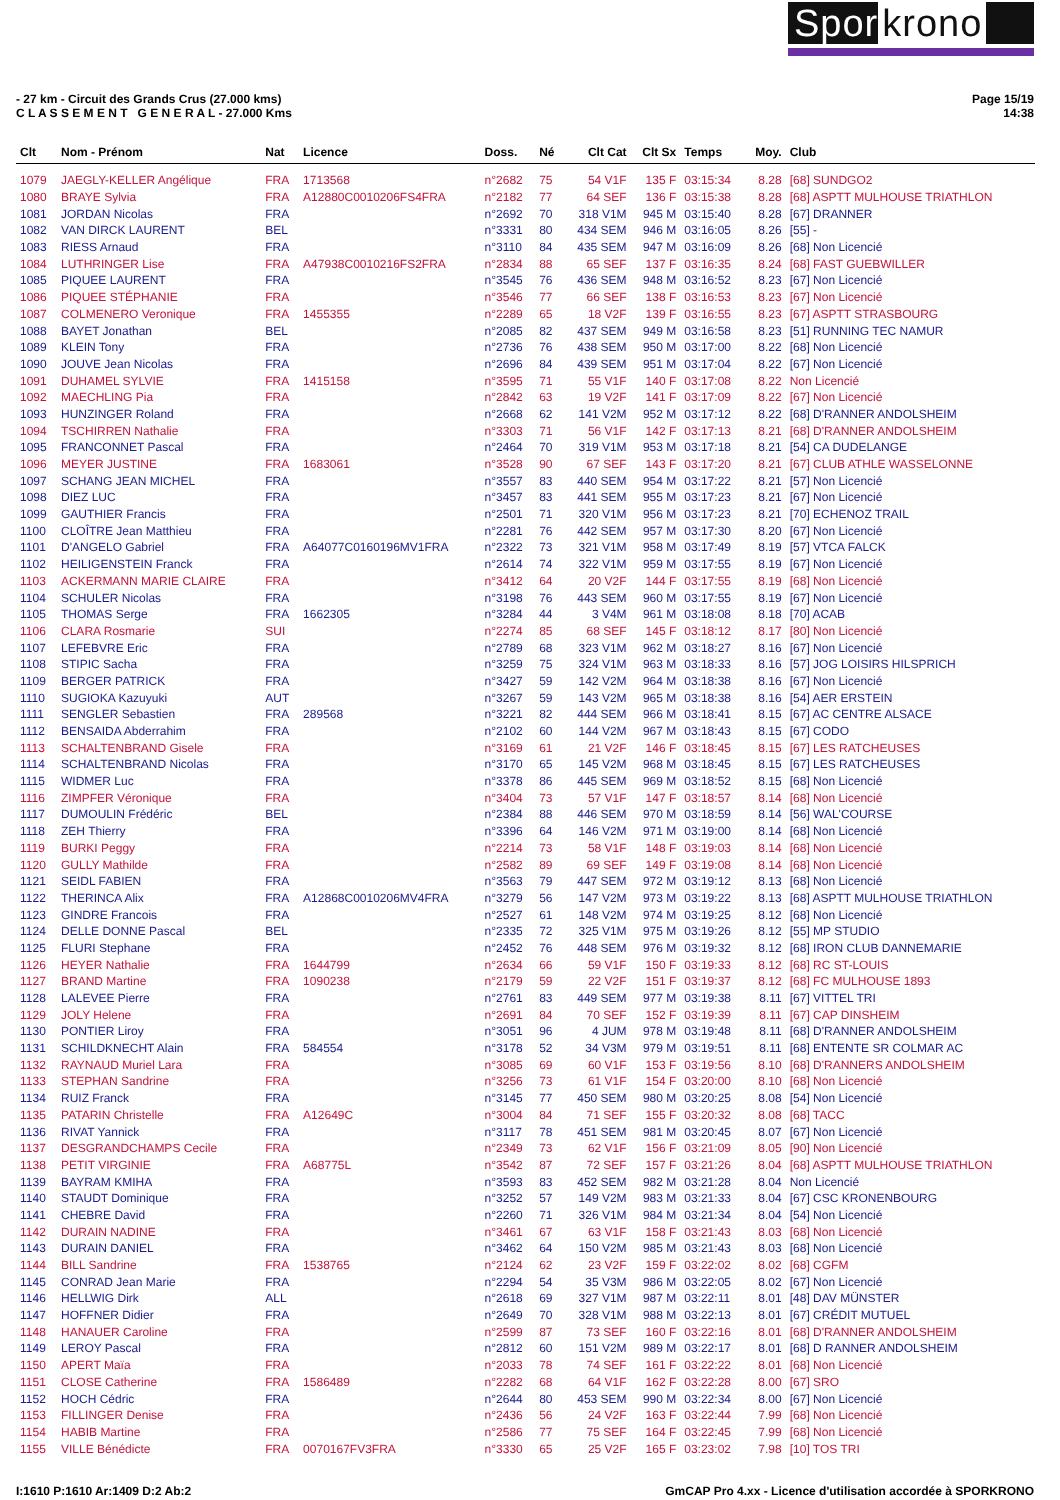Spor krono
- 27 km - Circuit des Grands Crus (27.000 kms)
C L A S S E M E N T G E N E R A L - 27.000 Kms
Page 15/19
14:38
| Clt | Nom - Prénom | Nat | Licence | Doss. | Né | Clt Cat | Clt Sx | Temps | Moy. | Club |
| --- | --- | --- | --- | --- | --- | --- | --- | --- | --- | --- |
| 1079 | JAEGLY-KELLER Angélique | FRA | 1713568 | n°2682 | 75 | 54 V1F | 135 F | 03:15:34 | 8.28 | [68] SUNDGO2 |
| 1080 | BRAYE Sylvia | FRA | A12880C0010206FS4FRA | n°2182 | 77 | 64 SEF | 136 F | 03:15:38 | 8.28 | [68] ASPTT MULHOUSE TRIATHLON |
| 1081 | JORDAN Nicolas | FRA | | n°2692 | 70 | 318 V1M | 945 M | 03:15:40 | 8.28 | [67] DRANNER |
| 1082 | VAN DIRCK LAURENT | BEL | | n°3331 | 80 | 434 SEM | 946 M | 03:16:05 | 8.26 | [55] - |
| 1083 | RIESS Arnaud | FRA | | n°3110 | 84 | 435 SEM | 947 M | 03:16:09 | 8.26 | [68] Non Licencié |
| 1084 | LUTHRINGER Lise | FRA | A47938C0010216FS2FRA | n°2834 | 88 | 65 SEF | 137 F | 03:16:35 | 8.24 | [68] FAST GUEBWILLER |
| 1085 | PIQUEE LAURENT | FRA | | n°3545 | 76 | 436 SEM | 948 M | 03:16:52 | 8.23 | [67] Non Licencié |
| 1086 | PIQUEE STÉPHANIE | FRA | | n°3546 | 77 | 66 SEF | 138 F | 03:16:53 | 8.23 | [67] Non Licencié |
| 1087 | COLMENERO Veronique | FRA | 1455355 | n°2289 | 65 | 18 V2F | 139 F | 03:16:55 | 8.23 | [67] ASPTT STRASBOURG |
| 1088 | BAYET Jonathan | BEL | | n°2085 | 82 | 437 SEM | 949 M | 03:16:58 | 8.23 | [51] RUNNING TEC NAMUR |
| 1089 | KLEIN Tony | FRA | | n°2736 | 76 | 438 SEM | 950 M | 03:17:00 | 8.22 | [68] Non Licencié |
| 1090 | JOUVE Jean Nicolas | FRA | | n°2696 | 84 | 439 SEM | 951 M | 03:17:04 | 8.22 | [67] Non Licencié |
| 1091 | DUHAMEL SYLVIE | FRA | 1415158 | n°3595 | 71 | 55 V1F | 140 F | 03:17:08 | 8.22 | Non Licencié |
| 1092 | MAECHLING Pia | FRA | | n°2842 | 63 | 19 V2F | 141 F | 03:17:09 | 8.22 | [67] Non Licencié |
| 1093 | HUNZINGER Roland | FRA | | n°2668 | 62 | 141 V2M | 952 M | 03:17:12 | 8.22 | [68] D'RANNER ANDOLSHEIM |
| 1094 | TSCHIRREN Nathalie | FRA | | n°3303 | 71 | 56 V1F | 142 F | 03:17:13 | 8.21 | [68] D'RANNER ANDOLSHEIM |
| 1095 | FRANCONNET Pascal | FRA | | n°2464 | 70 | 319 V1M | 953 M | 03:17:18 | 8.21 | [54] CA DUDELANGE |
| 1096 | MEYER JUSTINE | FRA | 1683061 | n°3528 | 90 | 67 SEF | 143 F | 03:17:20 | 8.21 | [67] CLUB ATHLE WASSELONNE |
| 1097 | SCHANG JEAN MICHEL | FRA | | n°3557 | 83 | 440 SEM | 954 M | 03:17:22 | 8.21 | [57] Non Licencié |
| 1098 | DIEZ LUC | FRA | | n°3457 | 83 | 441 SEM | 955 M | 03:17:23 | 8.21 | [67] Non Licencié |
| 1099 | GAUTHIER Francis | FRA | | n°2501 | 71 | 320 V1M | 956 M | 03:17:23 | 8.21 | [70] ECHENOZ TRAIL |
| 1100 | CLOÎTRE Jean Matthieu | FRA | | n°2281 | 76 | 442 SEM | 957 M | 03:17:30 | 8.20 | [67] Non Licencié |
| 1101 | D'ANGELO Gabriel | FRA | A64077C0160196MV1FRA | n°2322 | 73 | 321 V1M | 958 M | 03:17:49 | 8.19 | [57] VTCA FALCK |
| 1102 | HEILIGENSTEIN Franck | FRA | | n°2614 | 74 | 322 V1M | 959 M | 03:17:55 | 8.19 | [67] Non Licencié |
| 1103 | ACKERMANN MARIE CLAIRE | FRA | | n°3412 | 64 | 20 V2F | 144 F | 03:17:55 | 8.19 | [68] Non Licencié |
| 1104 | SCHULER Nicolas | FRA | | n°3198 | 76 | 443 SEM | 960 M | 03:17:55 | 8.19 | [67] Non Licencié |
| 1105 | THOMAS Serge | FRA | 1662305 | n°3284 | 44 | 3 V4M | 961 M | 03:18:08 | 8.18 | [70] ACAB |
| 1106 | CLARA Rosmarie | SUI | | n°2274 | 85 | 68 SEF | 145 F | 03:18:12 | 8.17 | [80] Non Licencié |
| 1107 | LEFEBVRE Eric | FRA | | n°2789 | 68 | 323 V1M | 962 M | 03:18:27 | 8.16 | [67] Non Licencié |
| 1108 | STIPIC Sacha | FRA | | n°3259 | 75 | 324 V1M | 963 M | 03:18:33 | 8.16 | [57] JOG LOISIRS HILSPRICH |
| 1109 | BERGER PATRICK | FRA | | n°3427 | 59 | 142 V2M | 964 M | 03:18:38 | 8.16 | [67] Non Licencié |
| 1110 | SUGIOKA Kazuyuki | AUT | | n°3267 | 59 | 143 V2M | 965 M | 03:18:38 | 8.16 | [54] AER ERSTEIN |
| 1111 | SENGLER Sebastien | FRA | 289568 | n°3221 | 82 | 444 SEM | 966 M | 03:18:41 | 8.15 | [67] AC CENTRE ALSACE |
| 1112 | BENSAIDA Abderrahim | FRA | | n°2102 | 60 | 144 V2M | 967 M | 03:18:43 | 8.15 | [67] CODO |
| 1113 | SCHALTENBRAND Gisele | FRA | | n°3169 | 61 | 21 V2F | 146 F | 03:18:45 | 8.15 | [67] LES RATCHEUSES |
| 1114 | SCHALTENBRAND Nicolas | FRA | | n°3170 | 65 | 145 V2M | 968 M | 03:18:45 | 8.15 | [67] LES RATCHEUSES |
| 1115 | WIDMER Luc | FRA | | n°3378 | 86 | 445 SEM | 969 M | 03:18:52 | 8.15 | [68] Non Licencié |
| 1116 | ZIMPFER Véronique | FRA | | n°3404 | 73 | 57 V1F | 147 F | 03:18:57 | 8.14 | [68] Non Licencié |
| 1117 | DUMOULIN Frédéric | BEL | | n°2384 | 88 | 446 SEM | 970 M | 03:18:59 | 8.14 | [56] WAL'COURSE |
| 1118 | ZEH Thierry | FRA | | n°3396 | 64 | 146 V2M | 971 M | 03:19:00 | 8.14 | [68] Non Licencié |
| 1119 | BURKI Peggy | FRA | | n°2214 | 73 | 58 V1F | 148 F | 03:19:03 | 8.14 | [68] Non Licencié |
| 1120 | GULLY Mathilde | FRA | | n°2582 | 89 | 69 SEF | 149 F | 03:19:08 | 8.14 | [68] Non Licencié |
| 1121 | SEIDL FABIEN | FRA | | n°3563 | 79 | 447 SEM | 972 M | 03:19:12 | 8.13 | [68] Non Licencié |
| 1122 | THERINCA Alix | FRA | A12868C0010206MV4FRA | n°3279 | 56 | 147 V2M | 973 M | 03:19:22 | 8.13 | [68] ASPTT MULHOUSE TRIATHLON |
| 1123 | GINDRE Francois | FRA | | n°2527 | 61 | 148 V2M | 974 M | 03:19:25 | 8.12 | [68] Non Licencié |
| 1124 | DELLE DONNE Pascal | BEL | | n°2335 | 72 | 325 V1M | 975 M | 03:19:26 | 8.12 | [55] MP STUDIO |
| 1125 | FLURI Stephane | FRA | | n°2452 | 76 | 448 SEM | 976 M | 03:19:32 | 8.12 | [68] IRON CLUB DANNEMARIE |
| 1126 | HEYER Nathalie | FRA | 1644799 | n°2634 | 66 | 59 V1F | 150 F | 03:19:33 | 8.12 | [68] RC ST-LOUIS |
| 1127 | BRAND Martine | FRA | 1090238 | n°2179 | 59 | 22 V2F | 151 F | 03:19:37 | 8.12 | [68] FC MULHOUSE 1893 |
| 1128 | LALEVEE Pierre | FRA | | n°2761 | 83 | 449 SEM | 977 M | 03:19:38 | 8.11 | [67] VITTEL TRI |
| 1129 | JOLY Helene | FRA | | n°2691 | 84 | 70 SEF | 152 F | 03:19:39 | 8.11 | [67] CAP DINSHEIM |
| 1130 | PONTIER Liroy | FRA | | n°3051 | 96 | 4 JUM | 978 M | 03:19:48 | 8.11 | [68] D'RANNER ANDOLSHEIM |
| 1131 | SCHILDKNECHT Alain | FRA | 584554 | n°3178 | 52 | 34 V3M | 979 M | 03:19:51 | 8.11 | [68] ENTENTE SR COLMAR AC |
| 1132 | RAYNAUD Muriel Lara | FRA | | n°3085 | 69 | 60 V1F | 153 F | 03:19:56 | 8.10 | [68] D'RANNERS ANDOLSHEIM |
| 1133 | STEPHAN Sandrine | FRA | | n°3256 | 73 | 61 V1F | 154 F | 03:20:00 | 8.10 | [68] Non Licencié |
| 1134 | RUIZ Franck | FRA | | n°3145 | 77 | 450 SEM | 980 M | 03:20:25 | 8.08 | [54] Non Licencié |
| 1135 | PATARIN Christelle | FRA | A12649C | n°3004 | 84 | 71 SEF | 155 F | 03:20:32 | 8.08 | [68] TACC |
| 1136 | RIVAT Yannick | FRA | | n°3117 | 78 | 451 SEM | 981 M | 03:20:45 | 8.07 | [67] Non Licencié |
| 1137 | DESGRANDCHAMPS Cecile | FRA | | n°2349 | 73 | 62 V1F | 156 F | 03:21:09 | 8.05 | [90] Non Licencié |
| 1138 | PETIT VIRGINIE | FRA | A68775L | n°3542 | 87 | 72 SEF | 157 F | 03:21:26 | 8.04 | [68] ASPTT MULHOUSE TRIATHLON |
| 1139 | BAYRAM KMIHA | FRA | | n°3593 | 83 | 452 SEM | 982 M | 03:21:28 | 8.04 | Non Licencié |
| 1140 | STAUDT Dominique | FRA | | n°3252 | 57 | 149 V2M | 983 M | 03:21:33 | 8.04 | [67] CSC KRONENBOURG |
| 1141 | CHEBRE David | FRA | | n°2260 | 71 | 326 V1M | 984 M | 03:21:34 | 8.04 | [54] Non Licencié |
| 1142 | DURAIN NADINE | FRA | | n°3461 | 67 | 63 V1F | 158 F | 03:21:43 | 8.03 | [68] Non Licencié |
| 1143 | DURAIN DANIEL | FRA | | n°3462 | 64 | 150 V2M | 985 M | 03:21:43 | 8.03 | [68] Non Licencié |
| 1144 | BILL Sandrine | FRA | 1538765 | n°2124 | 62 | 23 V2F | 159 F | 03:22:02 | 8.02 | [68] CGFM |
| 1145 | CONRAD Jean Marie | FRA | | n°2294 | 54 | 35 V3M | 986 M | 03:22:05 | 8.02 | [67] Non Licencié |
| 1146 | HELLWIG Dirk | ALL | | n°2618 | 69 | 327 V1M | 987 M | 03:22:11 | 8.01 | [48] DAV MÜNSTER |
| 1147 | HOFFNER Didier | FRA | | n°2649 | 70 | 328 V1M | 988 M | 03:22:13 | 8.01 | [67] CRÉDIT MUTUEL |
| 1148 | HANAUER Caroline | FRA | | n°2599 | 87 | 73 SEF | 160 F | 03:22:16 | 8.01 | [68] D'RANNER ANDOLSHEIM |
| 1149 | LEROY Pascal | FRA | | n°2812 | 60 | 151 V2M | 989 M | 03:22:17 | 8.01 | [68] D RANNER ANDOLSHEIM |
| 1150 | APERT Maïa | FRA | | n°2033 | 78 | 74 SEF | 161 F | 03:22:22 | 8.01 | [68] Non Licencié |
| 1151 | CLOSE Catherine | FRA | 1586489 | n°2282 | 68 | 64 V1F | 162 F | 03:22:28 | 8.00 | [67] SRO |
| 1152 | HOCH Cédric | FRA | | n°2644 | 80 | 453 SEM | 990 M | 03:22:34 | 8.00 | [67] Non Licencié |
| 1153 | FILLINGER Denise | FRA | | n°2436 | 56 | 24 V2F | 163 F | 03:22:44 | 7.99 | [68] Non Licencié |
| 1154 | HABIB Martine | FRA | | n°2586 | 77 | 75 SEF | 164 F | 03:22:45 | 7.99 | [68] Non Licencié |
| 1155 | VILLE Bénédicte | FRA | 0070167FV3FRA | n°3330 | 65 | 25 V2F | 165 F | 03:23:02 | 7.98 | [10] TOS TRI |
I:1610 P:1610 Ar:1409 D:2 Ab:2 GmCAP Pro 4.xx - Licence d'utilisation accordée à SPORKRONO